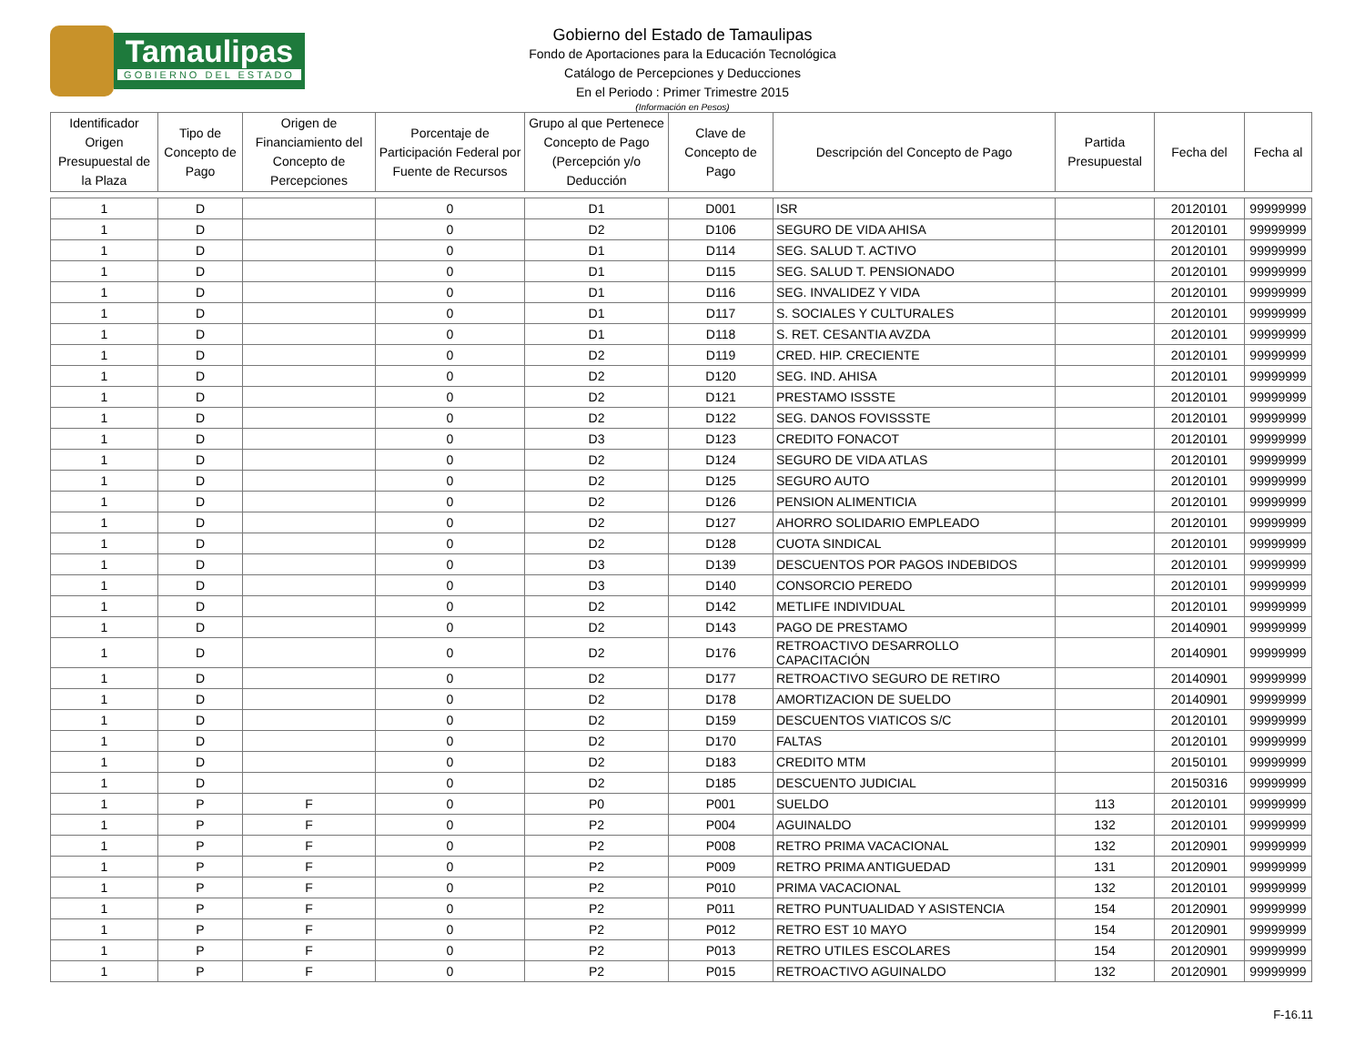Tamaulipas
GOBIERNO DEL ESTADO
Gobierno del Estado de Tamaulipas
Fondo de Aportaciones para la Educación Tecnológica
Catálogo de Percepciones y Deducciones
En el Periodo : Primer Trimestre 2015
(Información en Pesos)
| Identificador Origen Presupuestal de la Plaza | Tipo de Concepto de Pago | Origen de Financiamiento del Concepto de Percepciones | Porcentaje de Participación Federal por Fuente de Recursos | Grupo al que Pertenece Concepto de Pago (Percepción y/o Deducción | Clave de Concepto de Pago | Descripción del Concepto de Pago | Partida Presupuestal | Fecha del | Fecha al |
| --- | --- | --- | --- | --- | --- | --- | --- | --- | --- |
| 1 | D | | 0 | D1 | D001 | ISR | | 20120101 | 99999999 |
| 1 | D | | 0 | D2 | D106 | SEGURO DE VIDA AHISA | | 20120101 | 99999999 |
| 1 | D | | 0 | D1 | D114 | SEG. SALUD T. ACTIVO | | 20120101 | 99999999 |
| 1 | D | | 0 | D1 | D115 | SEG. SALUD T. PENSIONADO | | 20120101 | 99999999 |
| 1 | D | | 0 | D1 | D116 | SEG. INVALIDEZ Y VIDA | | 20120101 | 99999999 |
| 1 | D | | 0 | D1 | D117 | S. SOCIALES Y CULTURALES | | 20120101 | 99999999 |
| 1 | D | | 0 | D1 | D118 | S. RET. CESANTIA AVZDA | | 20120101 | 99999999 |
| 1 | D | | 0 | D2 | D119 | CRED. HIP. CRECIENTE | | 20120101 | 99999999 |
| 1 | D | | 0 | D2 | D120 | SEG. IND. AHISA | | 20120101 | 99999999 |
| 1 | D | | 0 | D2 | D121 | PRESTAMO ISSSTE | | 20120101 | 99999999 |
| 1 | D | | 0 | D2 | D122 | SEG. DANOS FOVISSSTE | | 20120101 | 99999999 |
| 1 | D | | 0 | D3 | D123 | CREDITO FONACOT | | 20120101 | 99999999 |
| 1 | D | | 0 | D2 | D124 | SEGURO DE VIDA ATLAS | | 20120101 | 99999999 |
| 1 | D | | 0 | D2 | D125 | SEGURO AUTO | | 20120101 | 99999999 |
| 1 | D | | 0 | D2 | D126 | PENSION ALIMENTICIA | | 20120101 | 99999999 |
| 1 | D | | 0 | D2 | D127 | AHORRO SOLIDARIO EMPLEADO | | 20120101 | 99999999 |
| 1 | D | | 0 | D2 | D128 | CUOTA SINDICAL | | 20120101 | 99999999 |
| 1 | D | | 0 | D3 | D139 | DESCUENTOS POR PAGOS INDEBIDOS | | 20120101 | 99999999 |
| 1 | D | | 0 | D3 | D140 | CONSORCIO PEREDO | | 20120101 | 99999999 |
| 1 | D | | 0 | D2 | D142 | METLIFE INDIVIDUAL | | 20120101 | 99999999 |
| 1 | D | | 0 | D2 | D143 | PAGO DE PRESTAMO | | 20140901 | 99999999 |
| 1 | D | | 0 | D2 | D176 | RETROACTIVO DESARROLLO CAPACITACIÓN | | 20140901 | 99999999 |
| 1 | D | | 0 | D2 | D177 | RETROACTIVO SEGURO DE RETIRO | | 20140901 | 99999999 |
| 1 | D | | 0 | D2 | D178 | AMORTIZACION DE SUELDO | | 20140901 | 99999999 |
| 1 | D | | 0 | D2 | D159 | DESCUENTOS VIATICOS S/C | | 20120101 | 99999999 |
| 1 | D | | 0 | D2 | D170 | FALTAS | | 20120101 | 99999999 |
| 1 | D | | 0 | D2 | D183 | CREDITO MTM | | 20150101 | 99999999 |
| 1 | D | | 0 | D2 | D185 | DESCUENTO JUDICIAL | | 20150316 | 99999999 |
| 1 | P | F | 0 | P0 | P001 | SUELDO | 113 | 20120101 | 99999999 |
| 1 | P | F | 0 | P2 | P004 | AGUINALDO | 132 | 20120101 | 99999999 |
| 1 | P | F | 0 | P2 | P008 | RETRO PRIMA VACACIONAL | 132 | 20120901 | 99999999 |
| 1 | P | F | 0 | P2 | P009 | RETRO PRIMA ANTIGUEDAD | 131 | 20120901 | 99999999 |
| 1 | P | F | 0 | P2 | P010 | PRIMA VACACIONAL | 132 | 20120101 | 99999999 |
| 1 | P | F | 0 | P2 | P011 | RETRO PUNTUALIDAD Y ASISTENCIA | 154 | 20120901 | 99999999 |
| 1 | P | F | 0 | P2 | P012 | RETRO EST 10 MAYO | 154 | 20120901 | 99999999 |
| 1 | P | F | 0 | P2 | P013 | RETRO UTILES ESCOLARES | 154 | 20120901 | 99999999 |
| 1 | P | F | 0 | P2 | P015 | RETROACTIVO AGUINALDO | 132 | 20120901 | 99999999 |
F-16.11